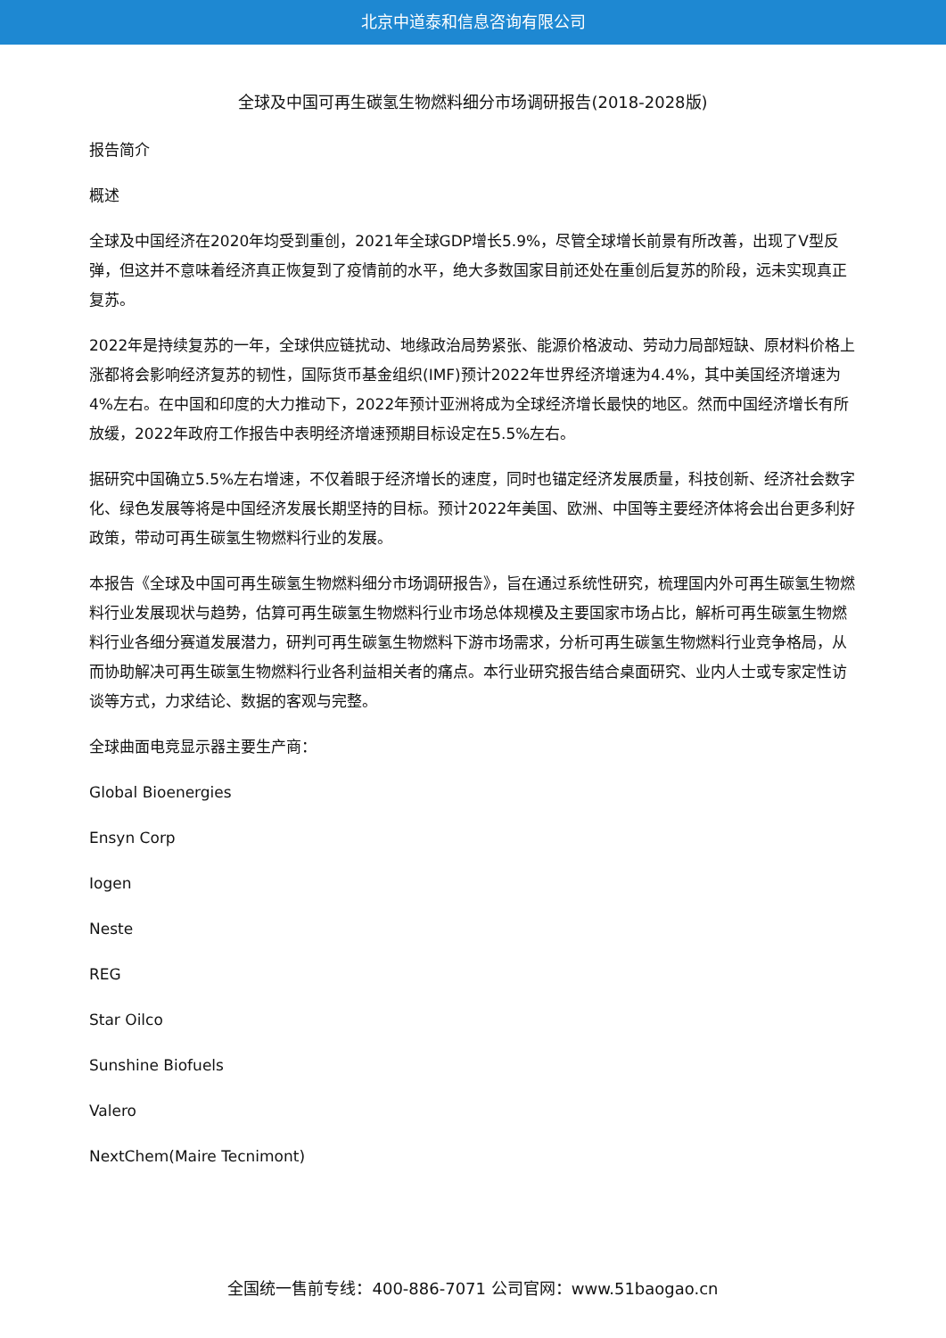北京中道泰和信息咨询有限公司
全球及中国可再生碳氢生物燃料细分市场调研报告(2018-2028版)
报告简介
概述
全球及中国经济在2020年均受到重创，2021年全球GDP增长5.9%，尽管全球增长前景有所改善，出现了V型反弹，但这并不意味着经济真正恢复到了疫情前的水平，绝大多数国家目前还处在重创后复苏的阶段，远未实现真正复苏。
2022年是持续复苏的一年，全球供应链扰动、地缘政治局势紧张、能源价格波动、劳动力局部短缺、原材料价格上涨都将会影响经济复苏的韧性，国际货币基金组织(IMF)预计2022年世界经济增速为4.4%，其中美国经济增速为4%左右。在中国和印度的大力推动下，2022年预计亚洲将成为全球经济增长最快的地区。然而中国经济增长有所放缓，2022年政府工作报告中表明经济增速预期目标设定在5.5%左右。
据研究中国确立5.5%左右增速，不仅着眼于经济增长的速度，同时也锚定经济发展质量，科技创新、经济社会数字化、绿色发展等将是中国经济发展长期坚持的目标。预计2022年美国、欧洲、中国等主要经济体将会出台更多利好政策，带动可再生碳氢生物燃料行业的发展。
本报告《全球及中国可再生碳氢生物燃料细分市场调研报告》，旨在通过系统性研究，梳理国内外可再生碳氢生物燃料行业发展现状与趋势，估算可再生碳氢生物燃料行业市场总体规模及主要国家市场占比，解析可再生碳氢生物燃料行业各细分赛道发展潜力，研判可再生碳氢生物燃料下游市场需求，分析可再生碳氢生物燃料行业竞争格局，从而协助解决可再生碳氢生物燃料行业各利益相关者的痛点。本行业研究报告结合桌面研究、业内人士或专家定性访谈等方式，力求结论、数据的客观与完整。
全球曲面电竞显示器主要生产商：
Global Bioenergies
Ensyn Corp
Iogen
Neste
REG
Star Oilco
Sunshine Biofuels
Valero
NextChem(Maire Tecnimont)
全国统一售前专线：400-886-7071 公司官网：www.51baogao.cn